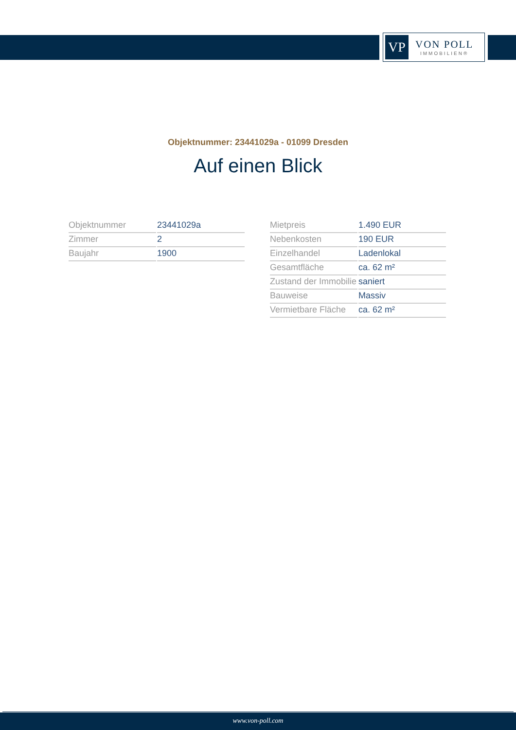VP
VON POLL
IMMOBILIEN®
Objektnummer: 23441029a - 01099 Dresden
Auf einen Blick
| Objektnummer | 23441029a |
| Zimmer | 2 |
| Baujahr | 1900 |
| Mietpreis | 1.490 EUR |
| Nebenkosten | 190 EUR |
| Einzelhandel | Ladenlokal |
| Gesamtfläche | ca. 62 m² |
| Zustand der Immobilie | saniert |
| Bauweise | Massiv |
| Vermietbare Fläche | ca. 62 m² |
www.von-poll.com